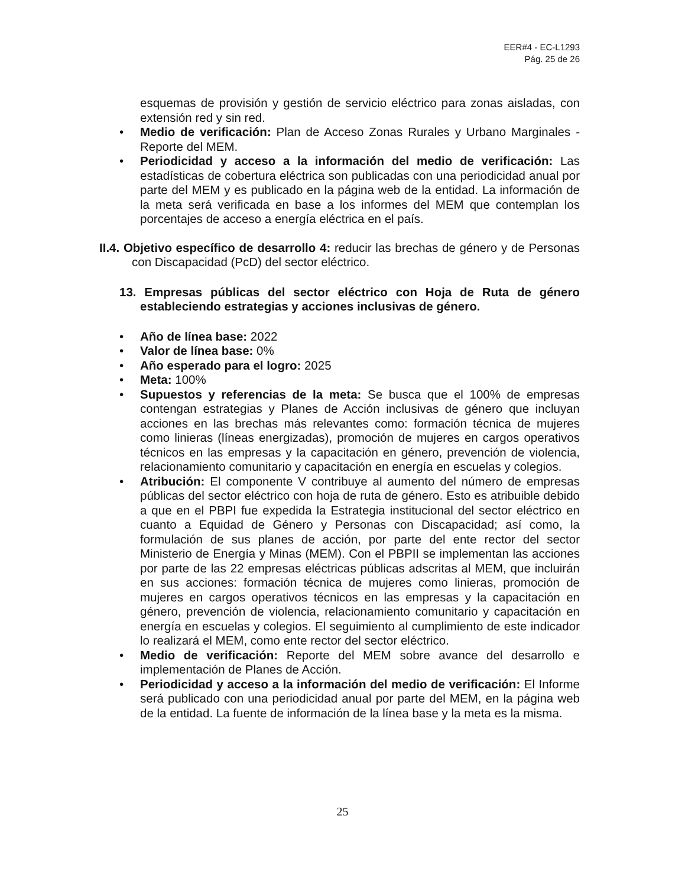EER#4 - EC-L1293
Pág. 25 de 26
esquemas de provisión y gestión de servicio eléctrico para zonas aisladas, con extensión red y sin red.
• Medio de verificación: Plan de Acceso Zonas Rurales y Urbano Marginales - Reporte del MEM.
• Periodicidad y acceso a la información del medio de verificación: Las estadísticas de cobertura eléctrica son publicadas con una periodicidad anual por parte del MEM y es publicado en la página web de la entidad. La información de la meta será verificada en base a los informes del MEM que contemplan los porcentajes de acceso a energía eléctrica en el país.
II.4. Objetivo específico de desarrollo 4: reducir las brechas de género y de Personas con Discapacidad (PcD) del sector eléctrico.
13. Empresas públicas del sector eléctrico con Hoja de Ruta de género estableciendo estrategias y acciones inclusivas de género.
• Año de línea base: 2022
• Valor de línea base: 0%
• Año esperado para el logro: 2025
• Meta: 100%
• Supuestos y referencias de la meta: Se busca que el 100% de empresas contengan estrategias y Planes de Acción inclusivas de género que incluyan acciones en las brechas más relevantes como: formación técnica de mujeres como linieras (líneas energizadas), promoción de mujeres en cargos operativos técnicos en las empresas y la capacitación en género, prevención de violencia, relacionamiento comunitario y capacitación en energía en escuelas y colegios.
• Atribución: El componente V contribuye al aumento del número de empresas públicas del sector eléctrico con hoja de ruta de género. Esto es atribuible debido a que en el PBPI fue expedida la Estrategia institucional del sector eléctrico en cuanto a Equidad de Género y Personas con Discapacidad; así como, la formulación de sus planes de acción, por parte del ente rector del sector Ministerio de Energía y Minas (MEM). Con el PBPII se implementan las acciones por parte de las 22 empresas eléctricas públicas adscritas al MEM, que incluirán en sus acciones: formación técnica de mujeres como linieras, promoción de mujeres en cargos operativos técnicos en las empresas y la capacitación en género, prevención de violencia, relacionamiento comunitario y capacitación en energía en escuelas y colegios. El seguimiento al cumplimiento de este indicador lo realizará el MEM, como ente rector del sector eléctrico.
• Medio de verificación: Reporte del MEM sobre avance del desarrollo e implementación de Planes de Acción.
• Periodicidad y acceso a la información del medio de verificación: El Informe será publicado con una periodicidad anual por parte del MEM, en la página web de la entidad. La fuente de información de la línea base y la meta es la misma.
25